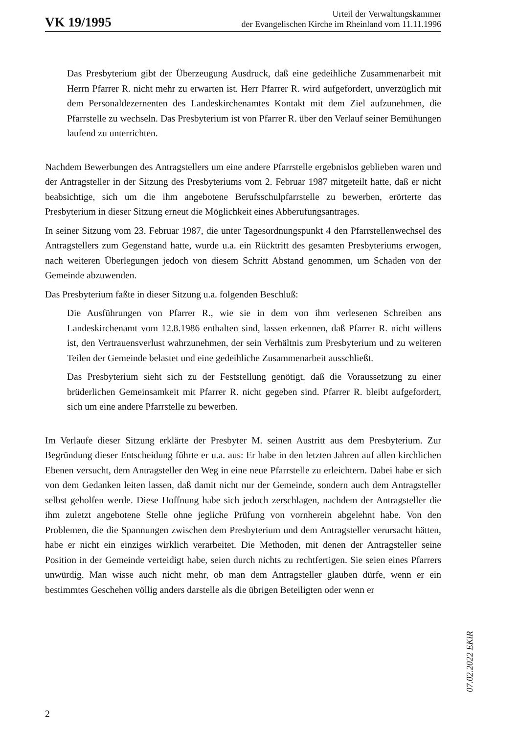VK 19/1995
Urteil der Verwaltungskammer
der Evangelischen Kirche im Rheinland vom 11.11.1996
Das Presbyterium gibt der Überzeugung Ausdruck, daß eine gedeihliche Zusammenarbeit mit Herrn Pfarrer R. nicht mehr zu erwarten ist. Herr Pfarrer R. wird aufgefordert, unverzüglich mit dem Personaldezernenten des Landeskirchenamtes Kontakt mit dem Ziel aufzunehmen, die Pfarrstelle zu wechseln. Das Presbyterium ist von Pfarrer R. über den Verlauf seiner Bemühungen laufend zu unterrichten.
Nachdem Bewerbungen des Antragstellers um eine andere Pfarrstelle ergebnislos geblieben waren und der Antragsteller in der Sitzung des Presbyteriums vom 2. Februar 1987 mitgeteilt hatte, daß er nicht beabsichtige, sich um die ihm angebotene Berufsschulpfarrstelle zu bewerben, erörterte das Presbyterium in dieser Sitzung erneut die Möglichkeit eines Abberufungsantrages.
In seiner Sitzung vom 23. Februar 1987, die unter Tagesordnungspunkt 4 den Pfarrstellenwechsel des Antragstellers zum Gegenstand hatte, wurde u.a. ein Rücktritt des gesamten Presbyteriums erwogen, nach weiteren Überlegungen jedoch von diesem Schritt Abstand genommen, um Schaden von der Gemeinde abzuwenden.
Das Presbyterium faßte in dieser Sitzung u.a. folgenden Beschluß:
Die Ausführungen von Pfarrer R., wie sie in dem von ihm verlesenen Schreiben ans Landeskirchenamt vom 12.8.1986 enthalten sind, lassen erkennen, daß Pfarrer R. nicht willens ist, den Vertrauensverlust wahrzunehmen, der sein Verhältnis zum Presbyterium und zu weiteren Teilen der Gemeinde belastet und eine gedeihliche Zusammenarbeit ausschließt.
Das Presbyterium sieht sich zu der Feststellung genötigt, daß die Voraussetzung zu einer brüderlichen Gemeinsamkeit mit Pfarrer R. nicht gegeben sind. Pfarrer R. bleibt aufgefordert, sich um eine andere Pfarrstelle zu bewerben.
Im Verlaufe dieser Sitzung erklärte der Presbyter M. seinen Austritt aus dem Presbyterium. Zur Begründung dieser Entscheidung führte er u.a. aus: Er habe in den letzten Jahren auf allen kirchlichen Ebenen versucht, dem Antragsteller den Weg in eine neue Pfarrstelle zu erleichtern. Dabei habe er sich von dem Gedanken leiten lassen, daß damit nicht nur der Gemeinde, sondern auch dem Antragsteller selbst geholfen werde. Diese Hoffnung habe sich jedoch zerschlagen, nachdem der Antragsteller die ihm zuletzt angebotene Stelle ohne jegliche Prüfung von vornherein abgelehnt habe. Von den Problemen, die die Spannungen zwischen dem Presbyterium und dem Antragsteller verursacht hätten, habe er nicht ein einziges wirklich verarbeitet. Die Methoden, mit denen der Antragsteller seine Position in der Gemeinde verteidigt habe, seien durch nichts zu rechtfertigen. Sie seien eines Pfarrers unwürdig. Man wisse auch nicht mehr, ob man dem Antragsteller glauben dürfe, wenn er ein bestimmtes Geschehen völlig anders darstelle als die übrigen Beteiligten oder wenn er
07.02.2022 EKiR
2